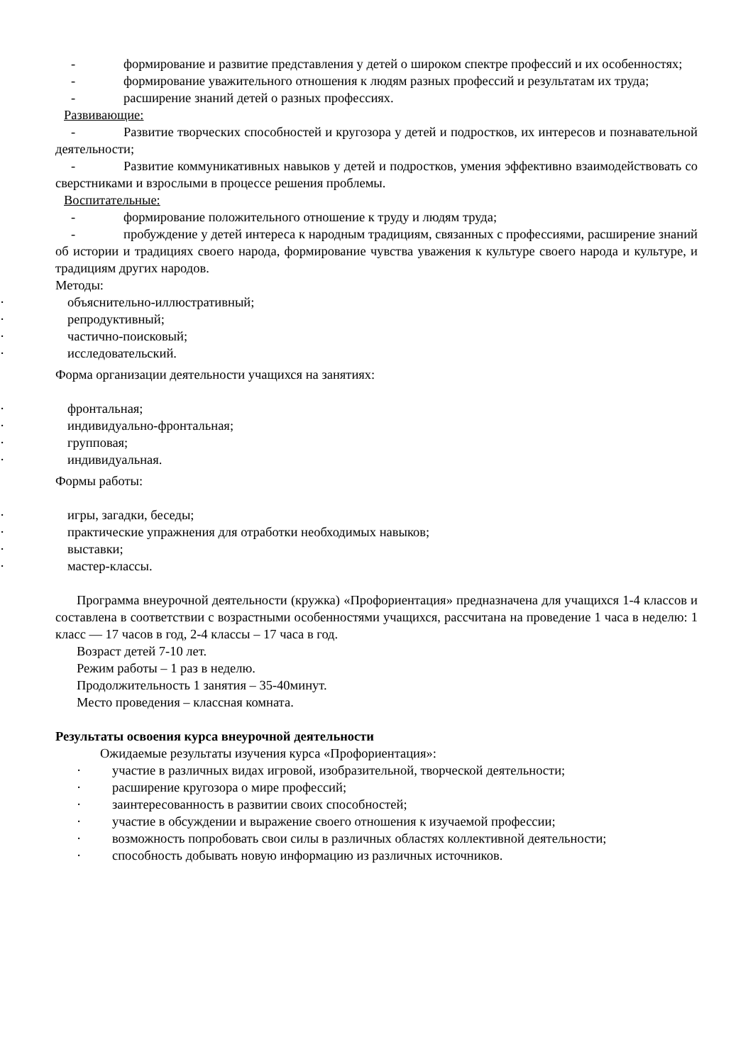- формирование и развитие представления у детей о широком спектре профессий и их особенностях;
- формирование уважительного отношения к людям разных профессий и результатам их труда;
- расширение знаний детей о разных профессиях.
Развивающие:
- Развитие творческих способностей и кругозора у детей и подростков, их интересов и познавательной деятельности;
- Развитие коммуникативных навыков у детей и подростков, умения эффективно взаимодействовать со сверстниками и взрослыми в процессе решения проблемы.
Воспитательные:
- формирование положительного отношение к труду и людям труда;
- пробуждение у детей интереса к народным традициям, связанных с профессиями, расширение знаний об истории и традициях своего народа, формирование чувства уважения к культуре своего народа и культуре, и традициям других народов.
Методы:
· объяснительно-иллюстративный;
· репродуктивный;
· частично-поисковый;
· исследовательский.
Форма организации деятельности учащихся на занятиях:
· фронтальная;
· индивидуально-фронтальная;
· групповая;
· индивидуальная.
Формы работы:
· игры, загадки, беседы;
· практические упражнения для отработки необходимых навыков;
· выставки;
· мастер-классы.
Программа внеурочной деятельности (кружка) «Профориентация» предназначена для учащихся 1-4 классов и составлена в соответствии с возрастными особенностями учащихся, рассчитана на проведение 1 часа в неделю: 1 класс — 17 часов в год, 2-4 классы – 17 часа в год.
Возраст детей 7-10 лет.
Режим работы – 1 раз в неделю.
Продолжительность 1 занятия – 35-40минут.
Место проведения – классная комната.
Результаты освоения курса внеурочной деятельности
Ожидаемые результаты изучения курса «Профориентация»:
· участие в различных видах игровой, изобразительной, творческой деятельности;
· расширение кругозора о мире профессий;
· заинтересованность в развитии своих способностей;
· участие в обсуждении и выражение своего отношения к изучаемой профессии;
· возможность попробовать свои силы в различных областях коллективной деятельности;
· способность добывать новую информацию из различных источников.